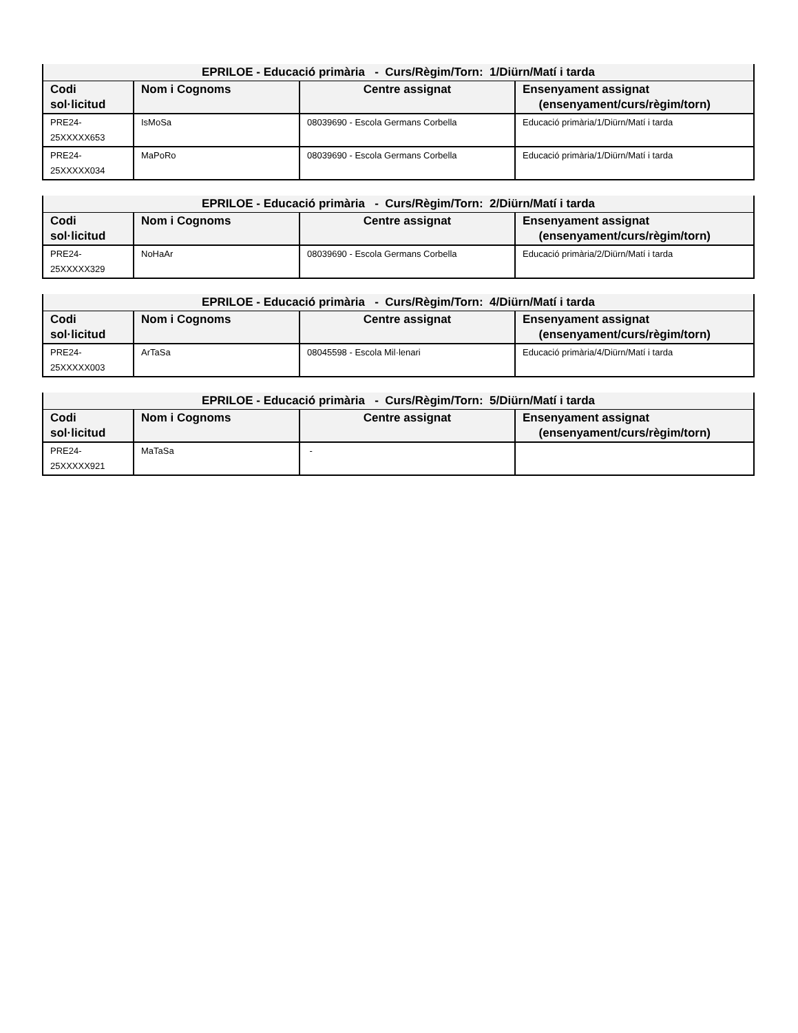| EPRILOE - Educació primària - Curs/Règim/Torn: 1/Diürn/Matí i tarda | | | |
| --- | --- | --- | --- |
| Codi sol·licitud | Nom i Cognoms | Centre assignat | Ensenyament assignat (ensenyament/curs/règim/torn) |
| PRE24-25XXXXX653 | IsMoSa | 08039690 - Escola Germans Corbella | Educació primària/1/Diürn/Matí i tarda |
| PRE24-25XXXXX034 | MaPoRo | 08039690 - Escola Germans Corbella | Educació primària/1/Diürn/Matí i tarda |
| EPRILOE - Educació primària - Curs/Règim/Torn: 2/Diürn/Matí i tarda | | | |
| --- | --- | --- | --- |
| Codi sol·licitud | Nom i Cognoms | Centre assignat | Ensenyament assignat (ensenyament/curs/règim/torn) |
| PRE24-25XXXXX329 | NoHaAr | 08039690 - Escola Germans Corbella | Educació primària/2/Diürn/Matí i tarda |
| EPRILOE - Educació primària - Curs/Règim/Torn: 4/Diürn/Matí i tarda | | | |
| --- | --- | --- | --- |
| Codi sol·licitud | Nom i Cognoms | Centre assignat | Ensenyament assignat (ensenyament/curs/règim/torn) |
| PRE24-25XXXXX003 | ArTaSa | 08045598 - Escola Mil·lenari | Educació primària/4/Diürn/Matí i tarda |
| EPRILOE - Educació primària - Curs/Règim/Torn: 5/Diürn/Matí i tarda | | | |
| --- | --- | --- | --- |
| Codi sol·licitud | Nom i Cognoms | Centre assignat | Ensenyament assignat (ensenyament/curs/règim/torn) |
| PRE24-25XXXXX921 | MaTaSa | - | |